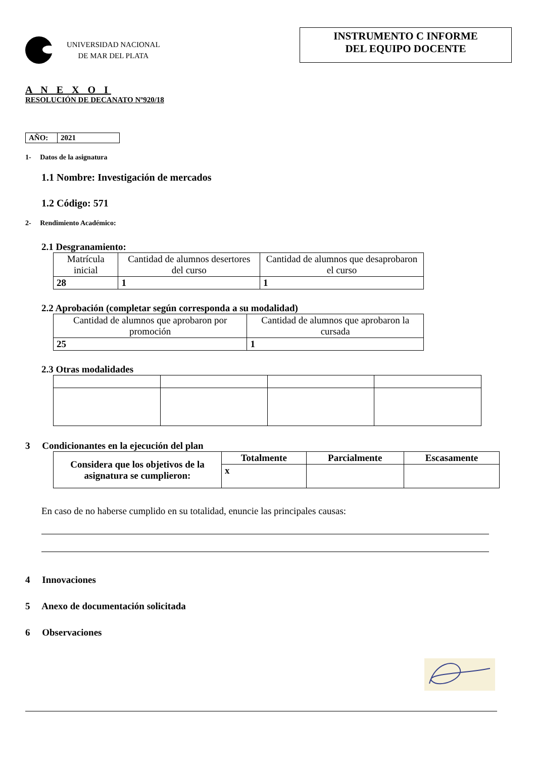UNIVERSIDAD NACIONAL
DE MAR DEL PLATA
INSTRUMENTO C INFORME
DEL EQUIPO DOCENTE
A N E X O I
RESOLUCIÓN DE DECANATO Nº920/18
| AÑO: | 2021 |
1- Datos de la asignatura
1.1 Nombre: Investigación de mercados
1.2 Código: 571
2- Rendimiento Académico:
2.1 Desgranamiento:
| Matrícula inicial | Cantidad de alumnos desertores del curso | Cantidad de alumnos que desaprobaron el curso |
| 28 | 1 | 1 |
2.2 Aprobación (completar según corresponda a su modalidad)
| Cantidad de alumnos que aprobaron por promoción | Cantidad de alumnos que aprobaron la cursada |
| 25 | 1 |
2.3 Otras modalidades
3 Condicionantes en la ejecución del plan
| Considera que los objetivos de la asignatura se cumplieron: | Totalmente | Parcialmente | Escasamente |
| | x | | |
En caso de no haberse cumplido en su totalidad, enuncie las principales causas:
4 Innovaciones
5 Anexo de documentación solicitada
6 Observaciones